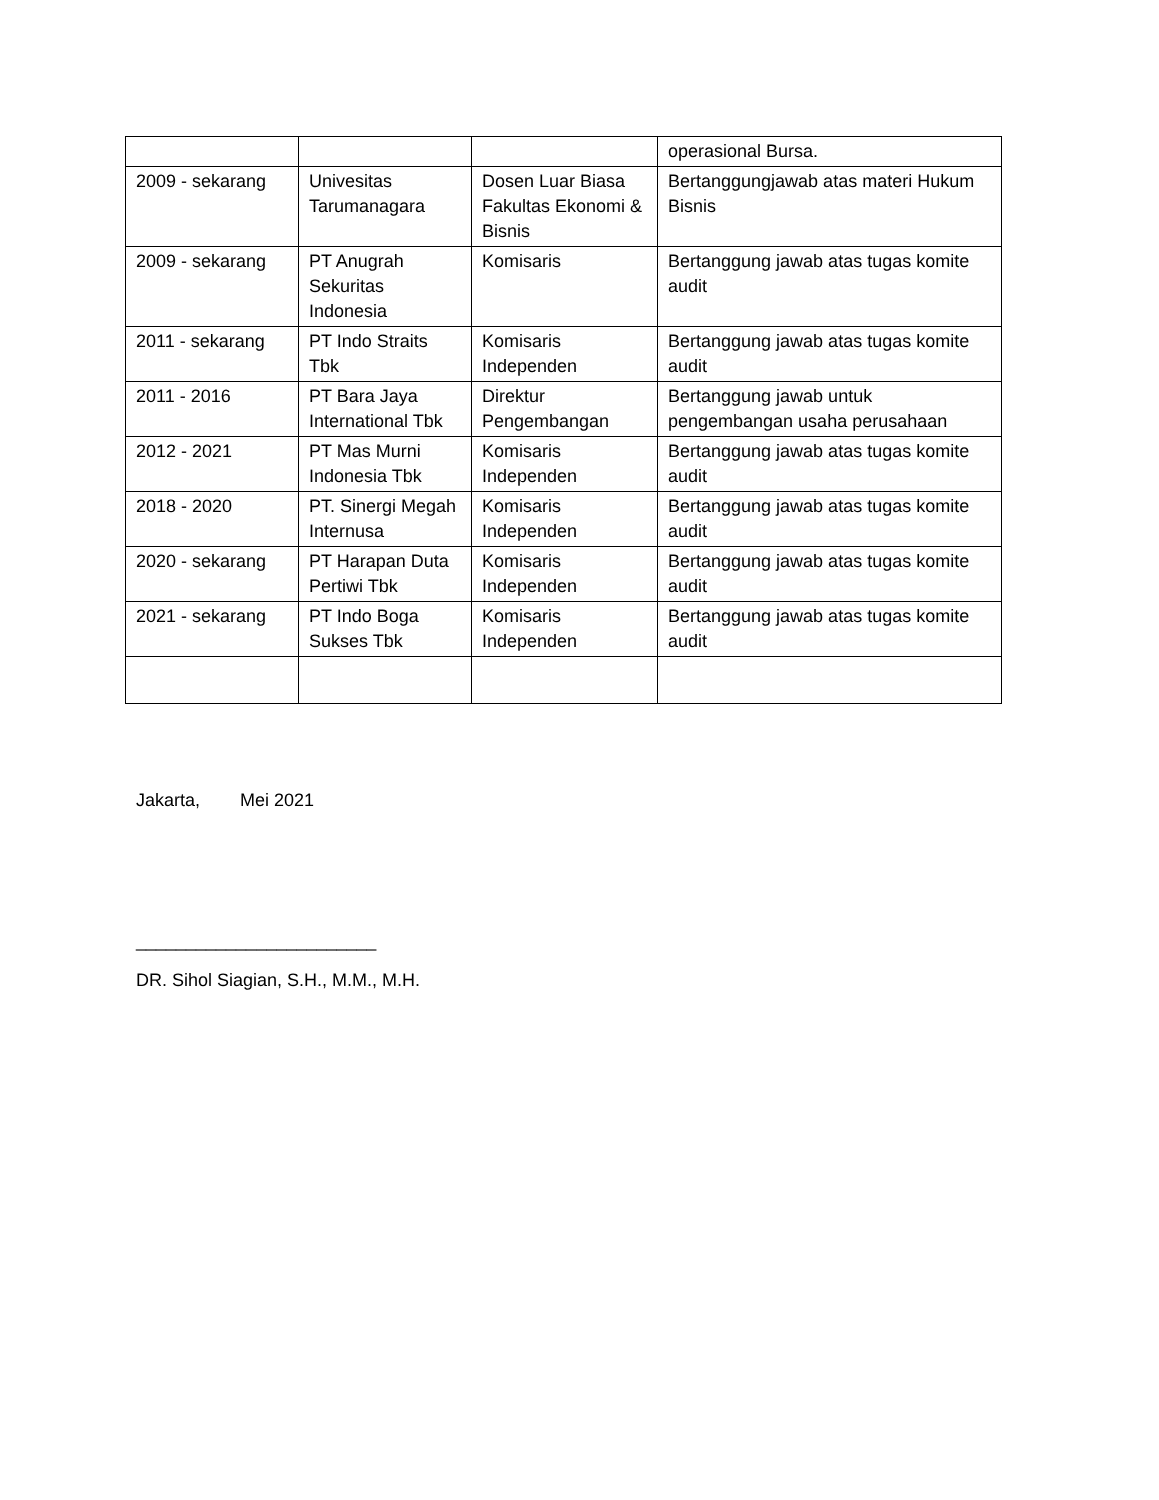| | | | operasional Bursa. |
| 2009 - sekarang | Univesitas Tarumanagara | Dosen Luar Biasa Fakultas Ekonomi & Bisnis | Bertanggungjawab atas materi Hukum Bisnis |
| 2009 - sekarang | PT Anugrah Sekuritas Indonesia | Komisaris | Bertanggung jawab atas tugas komite audit |
| 2011 - sekarang | PT Indo Straits Tbk | Komisaris Independen | Bertanggung jawab atas tugas komite audit |
| 2011 - 2016 | PT Bara Jaya International Tbk | Direktur Pengembangan | Bertanggung jawab untuk pengembangan usaha perusahaan |
| 2012 - 2021 | PT Mas Murni Indonesia Tbk | Komisaris Independen | Bertanggung jawab atas tugas komite audit |
| 2018 - 2020 | PT. Sinergi Megah Internusa | Komisaris Independen | Bertanggung jawab atas tugas komite audit |
| 2020 - sekarang | PT Harapan Duta Pertiwi Tbk | Komisaris Independen | Bertanggung jawab atas tugas komite audit |
| 2021 - sekarang | PT Indo Boga Sukses Tbk | Komisaris Independen | Bertanggung jawab atas tugas komite audit |
Jakarta, Mei 2021
________________________
DR. Sihol Siagian, S.H., M.M., M.H.